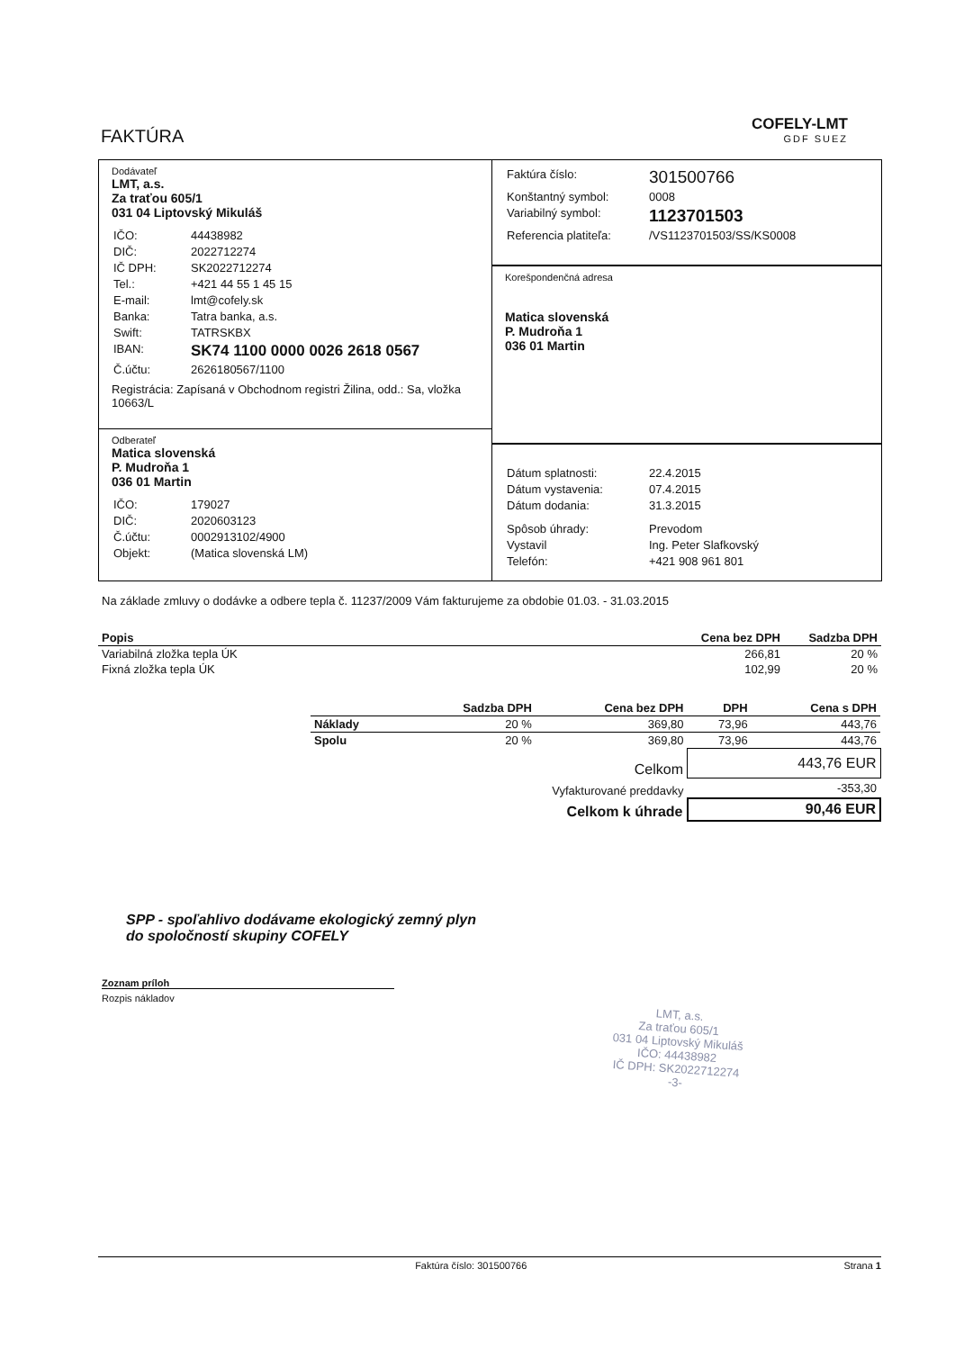FAKTÚRA
COFELY-LMT
GDF SUEZ
Dodávateľ
LMT, a.s.
Za traťou 605/1
031 04 Liptovský Mikuláš
| IČO: | 44438982 |
| DIČ: | 2022712274 |
| IČ DPH: | SK2022712274 |
| Tel.: | +421 44 55 1 45 15 |
| E-mail: | lmt@cofely.sk |
| Banka: | Tatra banka, a.s. |
| Swift: | TATRSKBX |
| IBAN: | SK74 1100 0000 0026 2618 0567 |
| Č.účtu: | 2626180567/1100 |
Registrácia: Zapísaná v Obchodnom registri Žilina, odd.: Sa, vložka 10663/L
Odberateľ
Matica slovenská
P. Mudroňa 1
036 01 Martin
| IČO: | 179027 |
| DIČ: | 2020603123 |
| Č.účtu: | 0002913102/4900 |
| Objekt: | (Matica slovenská LM) |
| Faktúra číslo: | 301500766 |
| Konštantný symbol: | 0008 |
| Variabilný symbol: | 1123701503 |
| Referencia platiteľa: | /VS1123701503/SS/KS0008 |
Korešpondenčná adresa
Matica slovenská
P. Mudroňa 1
036 01 Martin
| Dátum splatnosti: | 22.4.2015 |
| Dátum vystavenia: | 07.4.2015 |
| Dátum dodania: | 31.3.2015 |
| Spôsob úhrady: | Prevodom |
| Vystavil | Ing. Peter Slafkovský |
| Telefón: | +421 908 961 801 |
Na základe zmluvy o dodávke a odbere tepla č. 11237/2009 Vám fakturujeme za obdobie 01.03. - 31.03.2015
| Popis | Cena bez DPH | Sadzba DPH |
| --- | --- | --- |
| Variabilná zložka tepla ÚK | 266,81 | 20 % |
| Fixná zložka tepla ÚK | 102,99 | 20 % |
| | Sadzba DPH | Cena bez DPH | DPH | Cena s DPH |
| --- | --- | --- | --- | --- |
| Náklady | 20 % | 369,80 | 73,96 | 443,76 |
| Spolu | 20 % | 369,80 | 73,96 | 443,76 |
| Celkom | | | 443,76 EUR | |
| Vyfakturované preddavky | | | -353,30 | |
| Celkom k úhrade | | | 90,46 EUR | |
SPP - spoľahlivo dodávame ekologický zemný plyn
do spoločností skupiny COFELY
Zoznam príloh
Rozpis nákladov
LMT, a.s.
Za traťou 605/1
031 04 Liptovský Mikuláš
IČO: 44438982
IČ DPH: SK2022712274
-3-
Faktúra číslo: 301500766 Strana 1